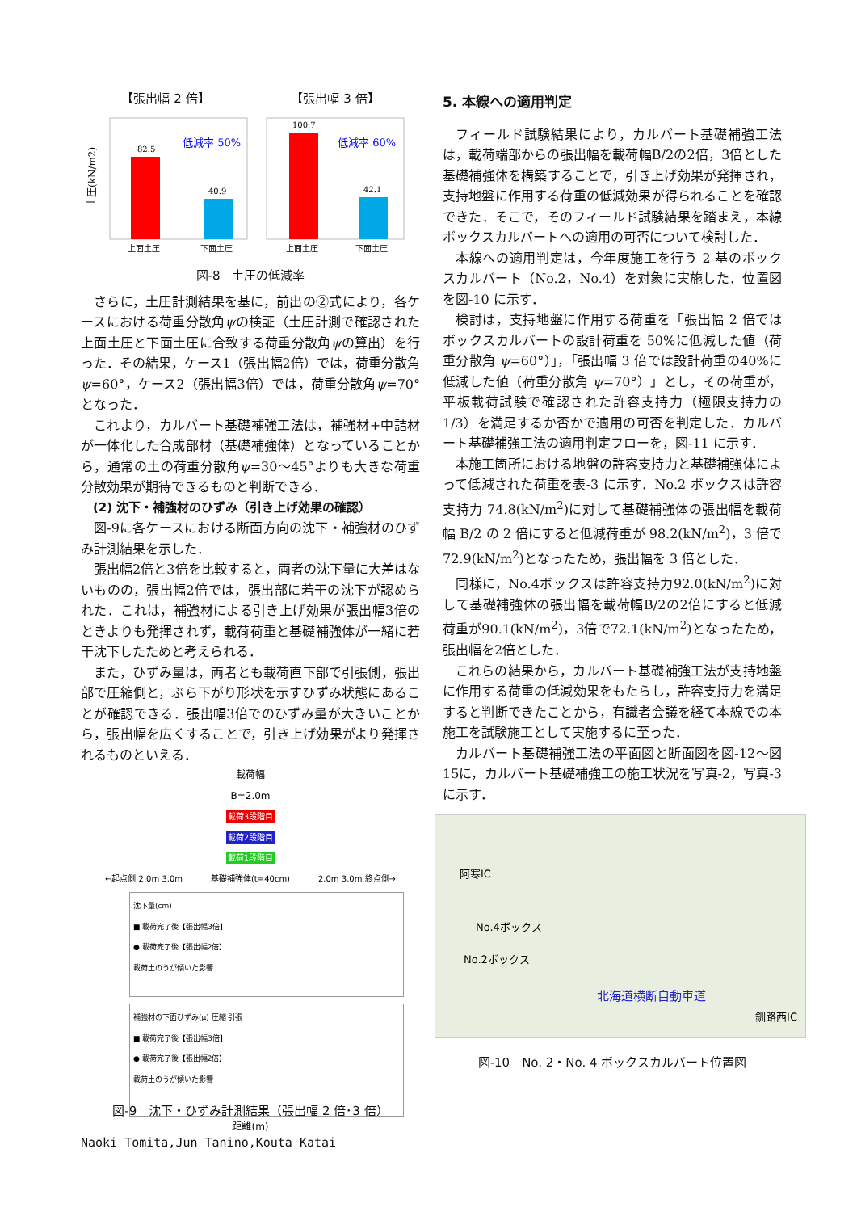【張出幅 2 倍】 【張出幅 3 倍】
土圧(kN/m2)
82.5
40.9
低減率 50%
100.7
42.1
低減率 60%
上面土圧
下面土圧
上面土圧
下面土圧
図-8　土圧の低減率
さらに，土圧計測結果を基に，前出の②式により，各ケースにおける荷重分散角ψの検証（土圧計測で確認された上面土圧と下面土圧に合致する荷重分散角ψの算出）を行った．その結果，ケース1（張出幅2倍）では，荷重分散角ψ=60°，ケース2（張出幅3倍）では，荷重分散角ψ=70°となった．
これより，カルバート基礎補強工法は，補強材+中詰材が一体化した合成部材（基礎補強体）となっていることから，通常の土の荷重分散角ψ=30～45°よりも大きな荷重分散効果が期待できるものと判断できる．
(2) 沈下・補強材のひずみ（引き上げ効果の確認）
図-9に各ケースにおける断面方向の沈下・補強材のひずみ計測結果を示した．
張出幅2倍と3倍を比較すると，両者の沈下量に大差はないものの，張出幅2倍では，張出部に若干の沈下が認められた．これは，補強材による引き上げ効果が張出幅3倍のときよりも発揮されず，載荷荷重と基礎補強体が一緒に若干沈下したためと考えられる．
また，ひずみ量は，両者とも載荷直下部で引張側，張出部で圧縮側と，ぶら下がり形状を示すひずみ状態にあることが確認できる．張出幅3倍でのひずみ量が大きいことから，張出幅を広くすることで，引き上げ効果がより発揮されるものといえる．
載荷幅
B=2.0m
載荷3段階目
載荷2段階目
載荷1段階目
←起点側 2.0m 3.0m 基礎補強体(t=40cm) 2.0m 3.0m 終点側→
沈下量(cm)
■ 載荷完了後【張出幅3倍】
● 載荷完了後【張出幅2倍】
載荷土のうが傾いた影響
補強材の下面ひずみ(μ) 圧縮 引張
■ 載荷完了後【張出幅3倍】
● 載荷完了後【張出幅2倍】
載荷土のうが傾いた影響
距離(m)
図-9　沈下・ひずみ計測結果（張出幅 2 倍･3 倍）
5. 本線への適用判定
フィールド試験結果により，カルバート基礎補強工法は，載荷端部からの張出幅を載荷幅B/2の2倍，3倍とした基礎補強体を構築することで，引き上げ効果が発揮され，支持地盤に作用する荷重の低減効果が得られることを確認できた．そこで，そのフィールド試験結果を踏まえ，本線ボックスカルバートへの適用の可否について検討した．
本線への適用判定は，今年度施工を行う 2 基のボックスカルバート（No.2，No.4）を対象に実施した．位置図を図-10 に示す．
検討は，支持地盤に作用する荷重を「張出幅 2 倍ではボックスカルバートの設計荷重を 50%に低減した値（荷重分散角 ψ=60°）」，「張出幅 3 倍では設計荷重の40%に低減した値（荷重分散角 ψ=70°）」とし，その荷重が，平板載荷試験で確認された許容支持力（極限支持力の 1/3）を満足するか否かで適用の可否を判定した．カルバート基礎補強工法の適用判定フローを，図-11 に示す．
本施工箇所における地盤の許容支持力と基礎補強体によって低減された荷重を表-3 に示す．No.2 ボックスは許容支持力 74.8(kN/m<sup>2</sup>)に対して基礎補強体の張出幅を載荷幅 B/2 の 2 倍にすると低減荷重が 98.2(kN/m<sup>2</sup>)，3 倍で 72.9(kN/m<sup>2</sup>)となったため，張出幅を 3 倍とした．
同様に，No.4ボックスは許容支持力92.0(kN/m<sup>2</sup>)に対して基礎補強体の張出幅を載荷幅B/2の2倍にすると低減荷重が90.1(kN/m<sup>2</sup>)，3倍で72.1(kN/m<sup>2</sup>)となったため，張出幅を2倍とした．
これらの結果から，カルバート基礎補強工法が支持地盤に作用する荷重の低減効果をもたらし，許容支持力を満足すると判断できたことから，有識者会議を経て本線での本施工を試験施工として実施するに至った．
カルバート基礎補強工法の平面図と断面図を図-12～図15に，カルバート基礎補強工の施工状況を写真-2，写真-3に示す．
阿寒IC
No.4ボックス
No.2ボックス
北海道横断自動車道
釧路西IC
図-10　No. 2・No. 4 ボックスカルバート位置図
Naoki Tomita,Jun Tanino,Kouta Katai